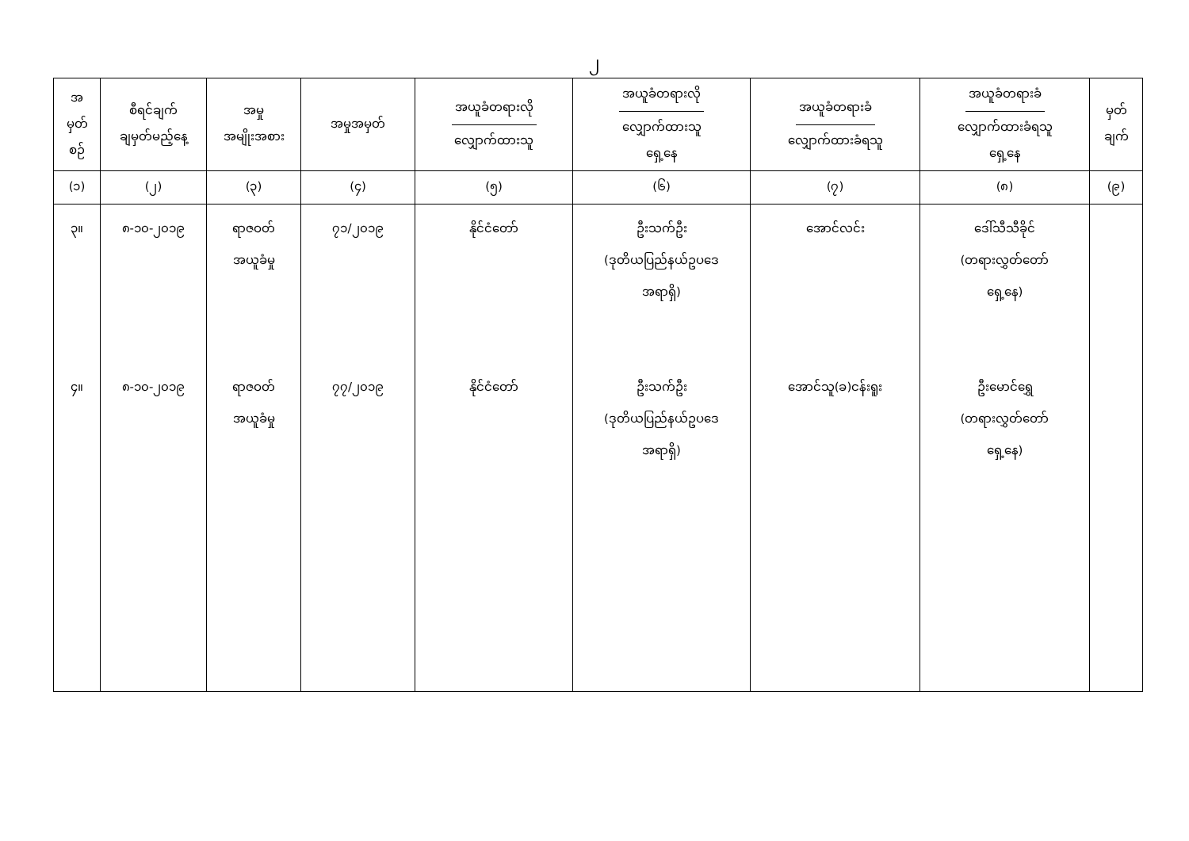၂
| အ မှတ် စဉ် | စီရင်ချက် ချမှတ်မည့်နေ့ | အမှု အမျိုးအစား | အမှုအမှတ် | အယူခံတရားလို လျှောက်ထားသူ | အယူခံတရားလို လျှောက်ထားသူ ရှေ့နေ | အယူခံတရားခံ လျှောက်ထားခံရသူ | အယူခံတရားခံ လျှောက်ထားခံရသူ ရှေ့နေ | မှတ် ချက် |
| --- | --- | --- | --- | --- | --- | --- | --- | --- |
| (၁) | (၂) | (၃) | (၄) | (၅) | (၆) | (၇) | (၈) | (၉) |
| ၃။ ၄။ | ၈-၁၀-၂၀၁၉ ၈-၁၀-၂၀၁၉ | ရာဇဝတ် အယူခံမှု ရာဇဝတ် အယူခံမှု | ၇၁/၂၀၁၉ ၇၇/၂၀၁၉ | နိုင်ငံတော် နိုင်ငံတော် | ဦးသက်ဦး (ဒုတိယပြည်နယ်ဥပဒေ အရာရှိ) ဦးသက်ဦး (ဒုတိယပြည်နယ်ဥပဒေ အရာရှိ) | အောင်လင်း အောင်သူ(ခ)ငန်းရူး | ဒေါ်သီသီခိုင် (တရားလွှတ်တော် ရှေ့နေ) ဦးမောင်ရွှေ (တရားလွှတ်တော် ရှေ့နေ) | |